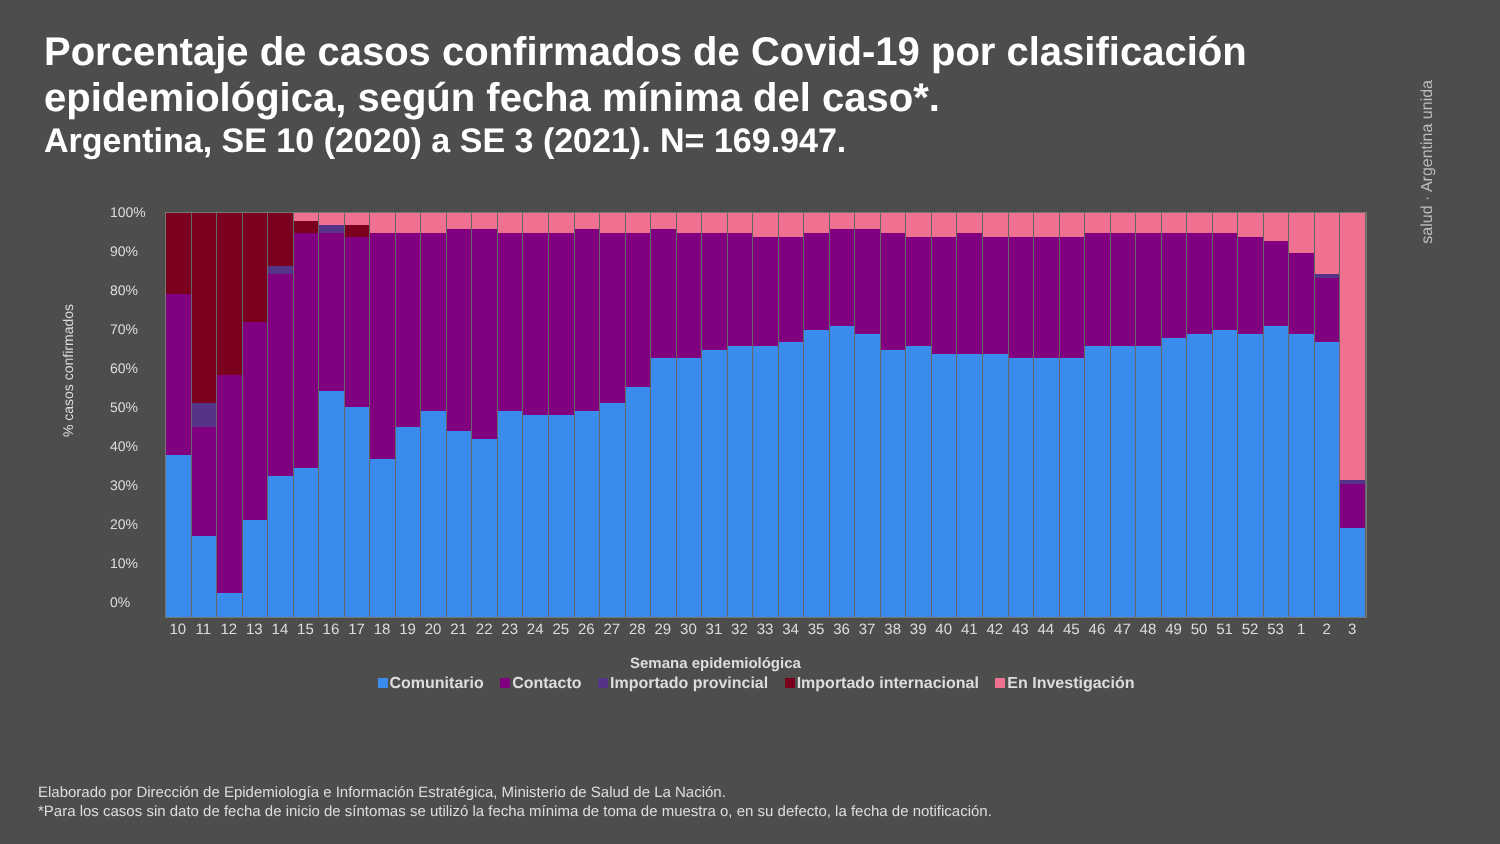Porcentaje de casos confirmados de Covid-19 por clasificación
epidemiológica, según fecha mínima del caso*.
Argentina, SE 10 (2020) a SE 3 (2021). N= 169.947.
salud · Argentina unida
% casos confirmados
100%
90%
80%
70%
60%
50%
40%
30%
20%
10%
0%
10 11 12 13 14 15 16 17 18 19 20 21 22 23 24 25 26 27 28 29 30 31 32 33 34 35 36 37 38 39 40 41 42 43 44 45 46 47 48 49 50 51 52 53 1 2 3
Semana epidemiológica
Comunitario Contacto Importado provincial Importado internacional En Investigación
Elaborado por Dirección de Epidemiología e Información Estratégica, Ministerio de Salud de La Nación.
*Para los casos sin dato de fecha de inicio de síntomas se utilizó la fecha mínima de toma de muestra o, en su defecto, la fecha de notificación.